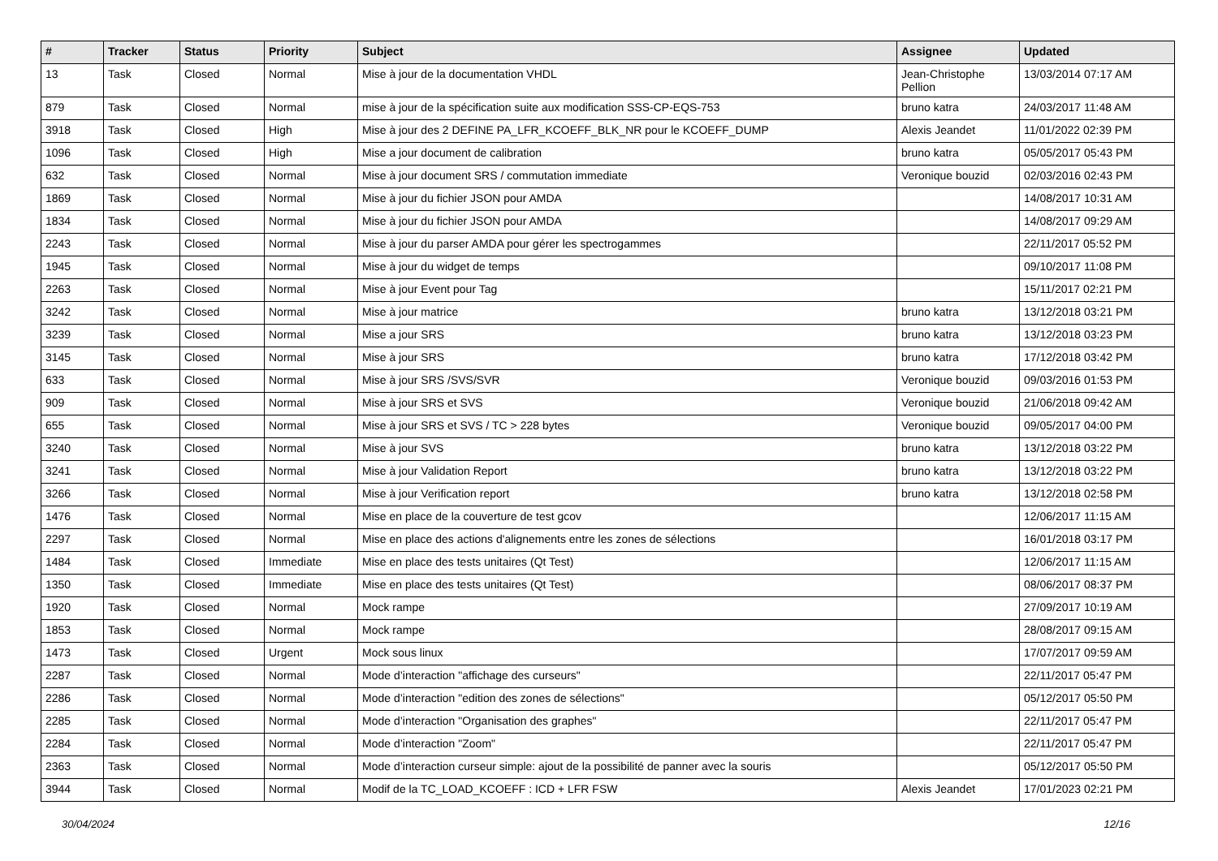| # | Tracker | Status | Priority | Subject | Assignee | Updated |
| --- | --- | --- | --- | --- | --- | --- |
| 13 | Task | Closed | Normal | Mise à jour de la documentation VHDL | Jean-Christophe Pellion | 13/03/2014 07:17 AM |
| 879 | Task | Closed | Normal | mise à jour de la spécification suite aux modification SSS-CP-EQS-753 | bruno katra | 24/03/2017 11:48 AM |
| 3918 | Task | Closed | High | Mise à jour des 2 DEFINE PA_LFR_KCOEFF_BLK_NR pour le KCOEFF_DUMP | Alexis Jeandet | 11/01/2022 02:39 PM |
| 1096 | Task | Closed | High | Mise a jour document de calibration | bruno katra | 05/05/2017 05:43 PM |
| 632 | Task | Closed | Normal | Mise à jour document SRS / commutation immediate | Veronique bouzid | 02/03/2016 02:43 PM |
| 1869 | Task | Closed | Normal | Mise à jour du fichier JSON pour AMDA | | 14/08/2017 10:31 AM |
| 1834 | Task | Closed | Normal | Mise à jour du fichier JSON pour AMDA | | 14/08/2017 09:29 AM |
| 2243 | Task | Closed | Normal | Mise à jour du parser AMDA pour gérer les spectrogammes | | 22/11/2017 05:52 PM |
| 1945 | Task | Closed | Normal | Mise à jour du widget de temps | | 09/10/2017 11:08 PM |
| 2263 | Task | Closed | Normal | Mise à jour Event pour Tag | | 15/11/2017 02:21 PM |
| 3242 | Task | Closed | Normal | Mise à jour matrice | bruno katra | 13/12/2018 03:21 PM |
| 3239 | Task | Closed | Normal | Mise a jour SRS | bruno katra | 13/12/2018 03:23 PM |
| 3145 | Task | Closed | Normal | Mise à jour SRS | bruno katra | 17/12/2018 03:42 PM |
| 633 | Task | Closed | Normal | Mise à jour SRS /SVS/SVR | Veronique bouzid | 09/03/2016 01:53 PM |
| 909 | Task | Closed | Normal | Mise à jour SRS et SVS | Veronique bouzid | 21/06/2018 09:42 AM |
| 655 | Task | Closed | Normal | Mise à jour SRS et SVS / TC > 228 bytes | Veronique bouzid | 09/05/2017 04:00 PM |
| 3240 | Task | Closed | Normal | Mise à jour SVS | bruno katra | 13/12/2018 03:22 PM |
| 3241 | Task | Closed | Normal | Mise à jour Validation Report | bruno katra | 13/12/2018 03:22 PM |
| 3266 | Task | Closed | Normal | Mise à jour Verification report | bruno katra | 13/12/2018 02:58 PM |
| 1476 | Task | Closed | Normal | Mise en place de la couverture de test gcov | | 12/06/2017 11:15 AM |
| 2297 | Task | Closed | Normal | Mise en place des actions d'alignements entre les zones de sélections | | 16/01/2018 03:17 PM |
| 1484 | Task | Closed | Immediate | Mise en place des tests unitaires (Qt Test) | | 12/06/2017 11:15 AM |
| 1350 | Task | Closed | Immediate | Mise en place des tests unitaires (Qt Test) | | 08/06/2017 08:37 PM |
| 1920 | Task | Closed | Normal | Mock rampe | | 27/09/2017 10:19 AM |
| 1853 | Task | Closed | Normal | Mock rampe | | 28/08/2017 09:15 AM |
| 1473 | Task | Closed | Urgent | Mock sous linux | | 17/07/2017 09:59 AM |
| 2287 | Task | Closed | Normal | Mode d’interaction "affichage des curseurs" | | 22/11/2017 05:47 PM |
| 2286 | Task | Closed | Normal | Mode d’interaction "edition des zones de sélections" | | 05/12/2017 05:50 PM |
| 2285 | Task | Closed | Normal | Mode d’interaction "Organisation des graphes" | | 22/11/2017 05:47 PM |
| 2284 | Task | Closed | Normal | Mode d’interaction "Zoom" | | 22/11/2017 05:47 PM |
| 2363 | Task | Closed | Normal | Mode d’interaction curseur simple: ajout de la possibilité de panner avec la souris | | 05/12/2017 05:50 PM |
| 3944 | Task | Closed | Normal | Modif de la TC_LOAD_KCOEFF : ICD + LFR FSW | Alexis Jeandet | 17/01/2023 02:21 PM |
30/04/2024 12/16